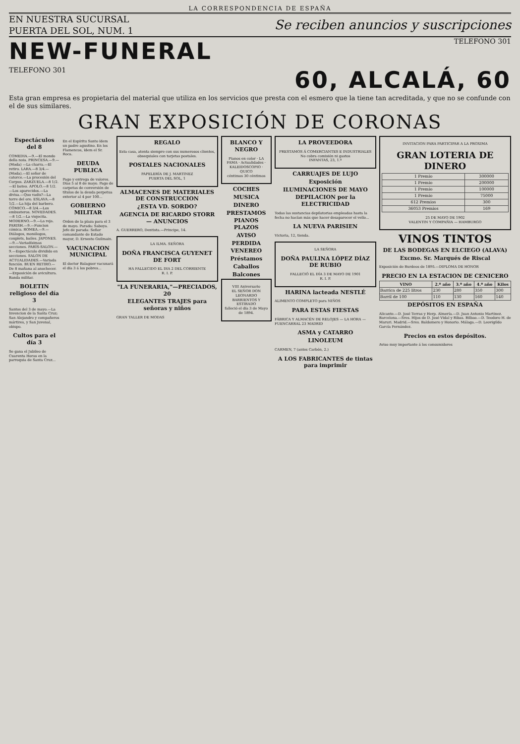LA CORRESPONDENCIA DE ESPAÑA
EN NUESTRA SUCURSAL
PUERTA DEL SOL, NUM. 1 Se reciben anuncios y suscripciones
NEW-FUNERAL
TELEFONO 301
TELEFONO 301
60, ALCALÁ, 60
Esta gran empresa es propietaria del material que utiliza en los servicios que presta con el esmero que la tiene tan acreditada, y que no se confunde con el de sus similares.
GRAN EXPOSICIÓN DE CORONAS
Espectáculos del 8
COMEDIA.—9.—El mondo della noia. PRINCESA.—9.—(Moda) —La charra.—El retiro. LARA.—8 3/4.—(Moda).—El señor de catorce.—La procesión del Corpus. ZARZUELA.—8 1/2.—El bateo. APOLO.—8 1/2.—Los aparecidos.—La divisa.—Quo vadis?—La torre del oro. ESLAVA.—8 1/2.—La hija del barbero. CÓMICO.—8 3/4.—Los embusteros. NOVEDADES.—8 1/2.—La viejecita. MODERNO.—9.—La reja. PARISH.—9.—Funcion cómica. ROMEA.—9.—Diálogos, monólogos, couplets, bailes. JAPONES.—9.—Variadísimas secciones. PARÍS-SALON.—9.—Espectáculo dividido en secciones. SALON DE ACTUALIDADES.—Variada función. BUEN RETIRO.—De 8 mañana al anochecer.—Exposición de avicultura. Banda militar.
BOLETIN religioso del día 3
Santos del 3 de mayo.—La Invencion de la Santa Cruz; San Alejandro y compañeros mártires, y San Juvenal, obispo.
Cultos para el día 3
Se gana el Jubileo de Cuarenta Horas en la parroquia de Santa Cruz...
En el Espíritu Santo ídem un padre agustino. En los Flamencos, ídem el Sr. Roca.
DEUDA PUBLICA
Pago y entrega de valores. Días 5 al 8 de mayo. Pago de carpetas de conversión de títulos de la deuda perpetua exterior al 4 por 100...
GOBIERNO MILITAR
Orden de la plaza para el 3 de mayo. Parada: Saboya. Jefe de parada: Señor comandante de Estado mayor, D. Ernesto Guilmain.
VACUNACION MUNICIPAL
El doctor Balaguer vacunará el día 3 á los pobres...
REGALO
Esta casa, atenta siempre con sus numerosos clientes, obsequiales con tarjetas postales.
POSTALES NACIONALES
PAPELERÍA DE J. MARTINEZ
PUERTA DEL SOL, 1
ALMACENES DE MATERIALES DE CONSTRUCCION
¿ESTA VD. SORDO?
AGENCIA DE RICARDO STORR — ANUNCIOS
A. GUERRERO, Dentista.—Principe, 14.
LA ILMA. SEÑORA
DOÑA FRANCISCA GUYENET DE FORT
HA FALLECIDO EL DIA 2 DEL CORRIENTE
R. I. P.
"LA FUNERARIA,"—PRECIADOS, 20
ELEGANTES TRAJES para señoras y niños
GRAN TALLER DE MODAS
BLANCO Y NEGRO
Pianos en color · LA FAMA · Actualidades · KALEIDOSCOPIO · QUICO
céntimos 30 céntimos
COCHES
MUSICA
DINERO
PRESTAMOS
PIANOS PLAZOS
AVISO
PERDIDA
VENEREO
Préstamos
Caballos
Balcones
VIII Aniversario
EL SEÑOR DON LEONARDO BARRIENTOS Y ESTIRADO
falleció el día 3 de Mayo de 1894.
LA PROVEEDORA
PRESTAMOS Á COMERCIANTES E INDUSTRIALES
No cobra comisión ni gastos
INFANTAS, 23, 1.º
CARRUAJES DE LUJO
Exposición
ILUMINACIONES DE MAYO
DEPILACION por la ELECTRICIDAD
Todas las sustancias depilatorias empleadas hasta la fecha no hacían más que hacer desaparecer el vello...
LA NUEVA PARISIEN
Victoria, 12, tienda.
LA SEÑORA
DOÑA PAULINA LÓPEZ DÍAZ DE RUBIO
FALLECIÓ EL DÍA 3 DE MAYO DE 1901
R. I. P.
HARINA lacteada NESTLÉ
ALIMENTO COMPLETO para NIÑOS
PARA ESTAS FIESTAS
FÁBRICA Y ALMACÉN DE RELOJES — LA HORA — FUENCARRAL 23 MADRID
ASMA y CATARRO
LINOLEUM
CARMEN, 7 (antes Carbón, 2.)
A LOS FABRICANTES de tintas para imprimir
INVITACION PARA PARTICIPAR A LA PROXIMA
GRAN LOTERIA DE DINERO
| 1 Premio | 300000 |
| 1 Premio | 200000 |
| 1 Premio | 100000 |
| 1 Premio | 75000 |
| 612 Premios | 300 |
| 36053 Premios | 169 |
25 DE MAYO DE 1902
VALENTIN Y COMPAÑIA — HAMBURGO
VINOS TINTOS
DE LAS BODEGAS EN ELCIEGO (ALAVA)
Excmo. Sr. Marqués de Riscal
Exposición de Burdeos de 1895.—DIPLOMA DE HONOR
PRECIO EN LA ESTACION DE CENICERO
| VINO | 2.º año | 3.º año | 4.º año | Kilos |
| --- | --- | --- | --- | --- |
| Barrica de 225 litros | 230 | 280 | 350 | 300 |
| Barril de 100 | 110 | 130 | 160 | 140 |
DEPÓSITOS EN ESPAÑA
Alicante.—D. José Terras y Herp. Almería.—D. Juan Antonio Martinez. Barcelona.—Sres. Hijos de D. José Vidal y Ribas. Bilbao.—D. Teodoro H. de Maruri. Madrid.—Sres. Baldomero y Honorio. Málaga.—D. Leovigildo García Fernández.
Precios en estos depósitos.
Aviso muy importante á los consumidores